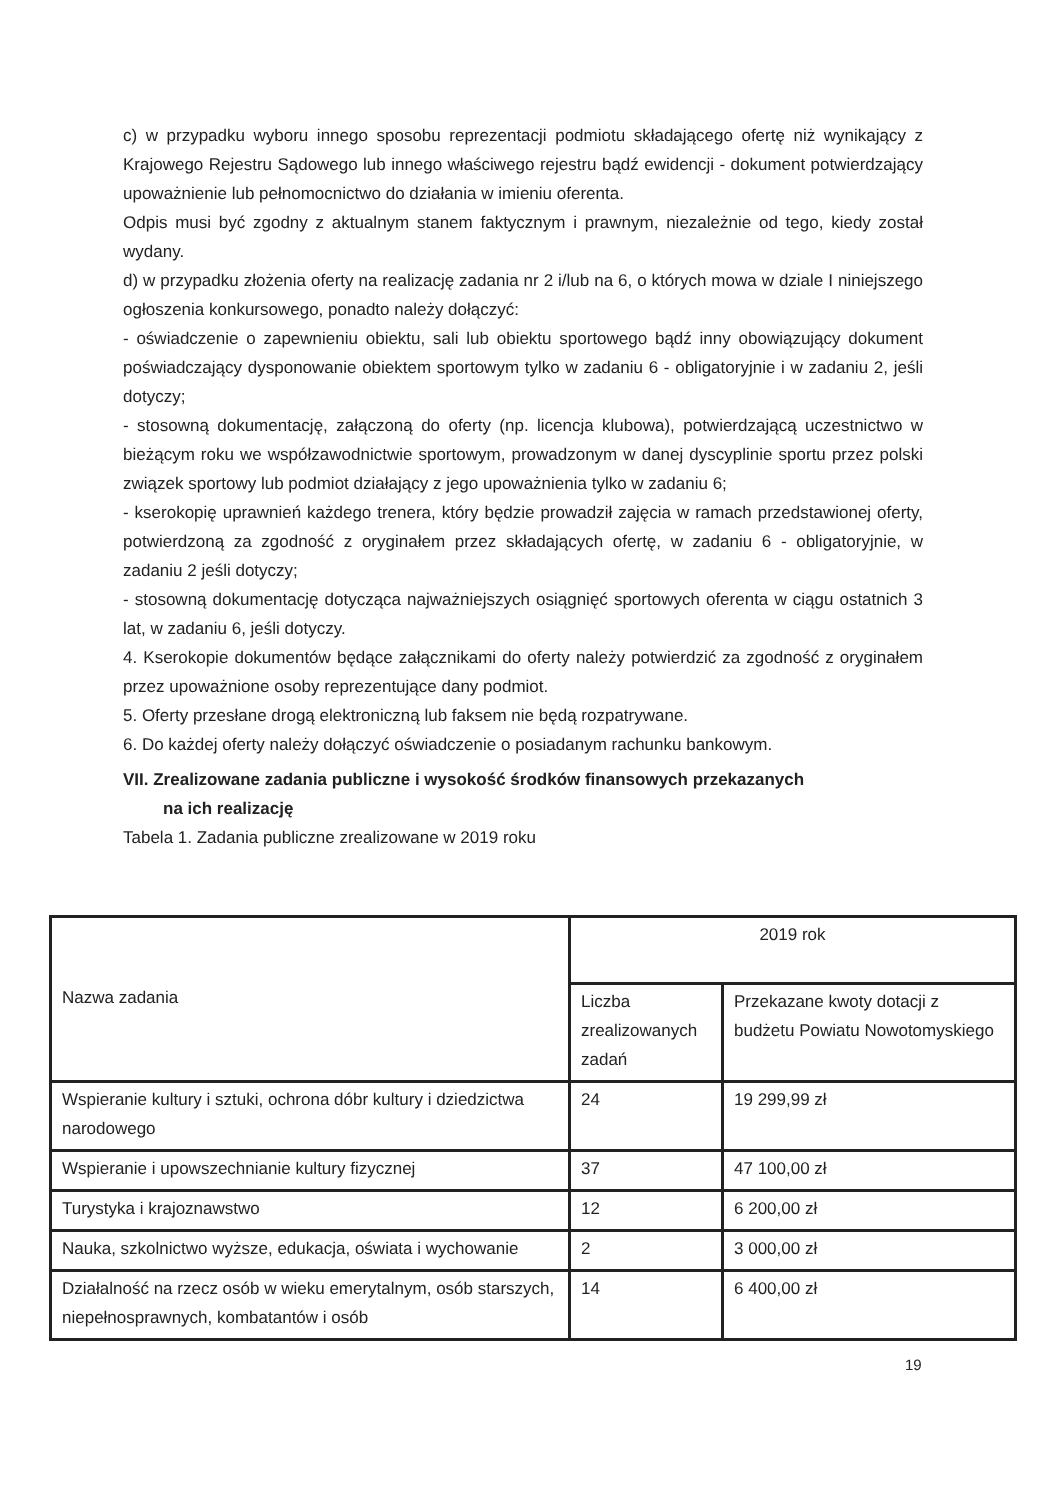c) w przypadku wyboru innego sposobu reprezentacji podmiotu składającego ofertę niż wynikający z Krajowego Rejestru Sądowego lub innego właściwego rejestru bądź ewidencji - dokument potwierdzający upoważnienie lub pełnomocnictwo do działania w imieniu oferenta.
Odpis musi być zgodny z aktualnym stanem faktycznym i prawnym, niezależnie od tego, kiedy został wydany.
d) w przypadku złożenia oferty na realizację zadania nr 2 i/lub na 6, o których mowa w dziale I niniejszego ogłoszenia konkursowego, ponadto należy dołączyć:
- oświadczenie o zapewnieniu obiektu, sali lub obiektu sportowego bądź inny obowiązujący dokument poświadczający dysponowanie obiektem sportowym tylko w zadaniu 6 - obligatoryjnie i w zadaniu 2, jeśli dotyczy;
- stosowną dokumentację, załączoną do oferty (np. licencja klubowa), potwierdzającą uczestnictwo w bieżącym roku we współzawodnictwie sportowym, prowadzonym w danej dyscyplinie sportu przez polski związek sportowy lub podmiot działający z jego upoważnienia tylko w zadaniu 6;
- kserokopię uprawnień każdego trenera, który będzie prowadził zajęcia w ramach przedstawionej oferty, potwierdzoną za zgodność z oryginałem przez składających ofertę, w zadaniu 6 - obligatoryjnie, w zadaniu 2 jeśli dotyczy;
- stosowną dokumentację dotycząca najważniejszych osiągnięć sportowych oferenta w ciągu ostatnich 3 lat, w zadaniu 6, jeśli dotyczy.
4. Kserokopie dokumentów będące załącznikami do oferty należy potwierdzić za zgodność z oryginałem przez upoważnione osoby reprezentujące dany podmiot.
5. Oferty przesłane drogą elektroniczną lub faksem nie będą rozpatrywane.
6. Do każdej oferty należy dołączyć oświadczenie o posiadanym rachunku bankowym.
VII. Zrealizowane zadania publiczne i wysokość środków finansowych przekazanych
na ich realizację
Tabela 1. Zadania publiczne zrealizowane w 2019 roku
| Nazwa zadania | 2019 rok | |
| | Liczba zrealizowanych zadań | Przekazane kwoty dotacji z budżetu Powiatu Nowotomyskiego |
| Wspieranie kultury i sztuki, ochrona dóbr kultury i dziedzictwa narodowego | 24 | 19 299,99 zł |
| Wspieranie i upowszechnianie kultury fizycznej | 37 | 47 100,00 zł |
| Turystyka i krajoznawstwo | 12 | 6 200,00 zł |
| Nauka, szkolnictwo wyższe, edukacja, oświata i wychowanie | 2 | 3 000,00 zł |
| Działalność na rzecz osób w wieku emerytalnym, osób starszych, niepełnosprawnych, kombatantów i osób | 14 | 6 400,00 zł |
19